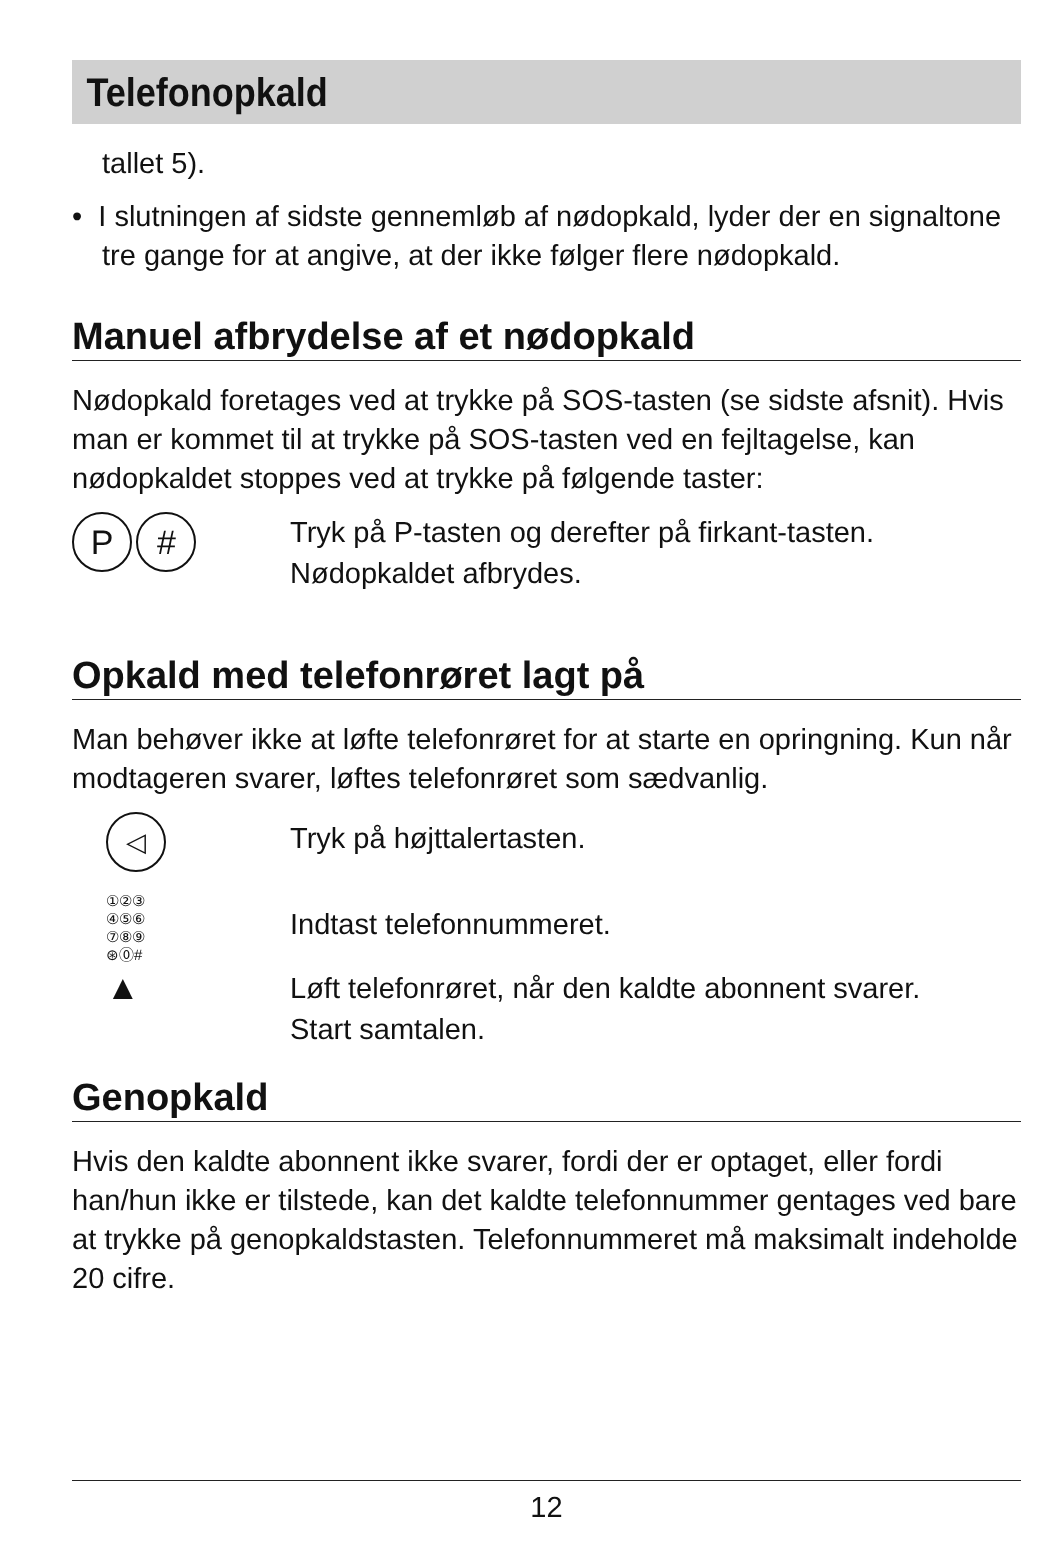Telefonopkald
tallet 5).
• I slutningen af sidste gennemløb af nødopkald, lyder der en signaltone tre gange for at angive, at der ikke følger flere nødopkald.
Manuel afbrydelse af et nødopkald
Nødopkald foretages ved at trykke på SOS-tasten (se sidste afsnit). Hvis man er kommet til at trykke på SOS-tasten ved en fejltagelse, kan nødopkaldet stoppes ved at trykke på følgende taster:
P #
Tryk på P-tasten og derefter på firkant-tasten.
Nødopkaldet afbrydes.
Opkald med telefonrøret lagt på
Man behøver ikke at løfte telefonrøret for at starte en opringning. Kun når modtageren svarer, løftes telefonrøret som sædvanlig.
◁
Tryk på højttalertasten.
①②③
④⑤⑥
⑦⑧⑨
⊛⓪#
Indtast telefonnummeret.
▲
Løft telefonrøret, når den kaldte abonnent svarer.
Start samtalen.
Genopkald
Hvis den kaldte abonnent ikke svarer, fordi der er optaget, eller fordi han/hun ikke er tilstede, kan det kaldte telefonnummer gentages ved bare at trykke på genopkaldstasten. Telefonnummeret må maksimalt indeholde 20 cifre.
12